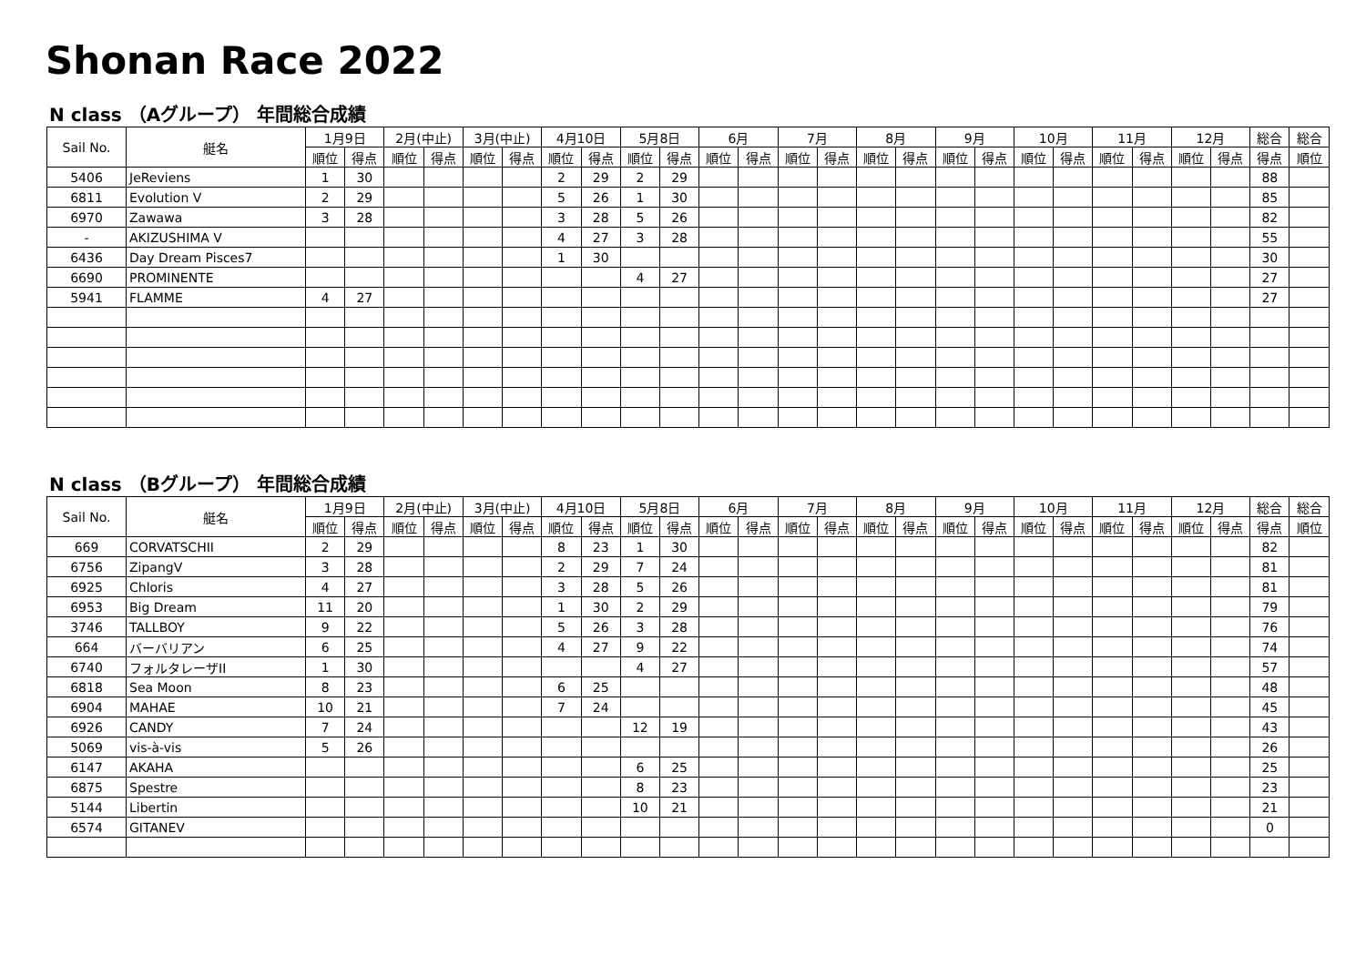Shonan Race 2022
N class （Aグループ） 年間総合成績
| Sail No. | 艇名 | 1月9日 | | 2月(中止) | | 3月(中止) | | 4月10日 | | 5月8日 | | 6月 | | 7月 | | 8月 | | 9月 | | 10月 | | 11月 | | 12月 | | 総合 | 総合 |
| --- | --- | --- | --- | --- | --- | --- | --- | --- | --- | --- | --- | --- | --- | --- | --- | --- | --- | --- | --- | --- | --- | --- | --- | --- | --- | --- | --- |
| | | 順位 | 得点 | 順位 | 得点 | 順位 | 得点 | 順位 | 得点 | 順位 | 得点 | 順位 | 得点 | 順位 | 得点 | 順位 | 得点 | 順位 | 得点 | 順位 | 得点 | 順位 | 得点 | 順位 | 得点 | 得点 | 順位 |
| 5406 | JeReviens | 1 | 30 | | | | | 2 | 29 | 2 | 29 | | | | | | | | | | | | | | | 88 | |
| 6811 | Evolution V | 2 | 29 | | | | | 5 | 26 | 1 | 30 | | | | | | | | | | | | | | | 85 | |
| 6970 | Zawawa | 3 | 28 | | | | | 3 | 28 | 5 | 26 | | | | | | | | | | | | | | | 82 | |
| - | AKIZUSHIMA V | | | | | | | 4 | 27 | 3 | 28 | | | | | | | | | | | | | | | 55 | |
| 6436 | Day Dream Pisces7 | | | | | | | 1 | 30 | | | | | | | | | | | | | | | | | 30 | |
| 6690 | PROMINENTE | | | | | | | | | 4 | 27 | | | | | | | | | | | | | | | 27 | |
| 5941 | FLAMME | 4 | 27 | | | | | | | | | | | | | | | | | | | | | | | 27 | |
N class （Bグループ） 年間総合成績
| Sail No. | 艇名 | 1月9日 | | 2月(中止) | | 3月(中止) | | 4月10日 | | 5月8日 | | 6月 | | 7月 | | 8月 | | 9月 | | 10月 | | 11月 | | 12月 | | 総合 | 総合 |
| --- | --- | --- | --- | --- | --- | --- | --- | --- | --- | --- | --- | --- | --- | --- | --- | --- | --- | --- | --- | --- | --- | --- | --- | --- | --- | --- | --- |
| | | 順位 | 得点 | 順位 | 得点 | 順位 | 得点 | 順位 | 得点 | 順位 | 得点 | 順位 | 得点 | 順位 | 得点 | 順位 | 得点 | 順位 | 得点 | 順位 | 得点 | 順位 | 得点 | 順位 | 得点 | 得点 | 順位 |
| 669 | CORVATSCHII | 2 | 29 | | | | | 8 | 23 | 1 | 30 | | | | | | | | | | | | | | | 82 | |
| 6756 | ZipangV | 3 | 28 | | | | | 2 | 29 | 7 | 24 | | | | | | | | | | | | | | | 81 | |
| 6925 | Chloris | 4 | 27 | | | | | 3 | 28 | 5 | 26 | | | | | | | | | | | | | | | 81 | |
| 6953 | Big Dream | 11 | 20 | | | | | 1 | 30 | 2 | 29 | | | | | | | | | | | | | | | 79 | |
| 3746 | TALLBOY | 9 | 22 | | | | | 5 | 26 | 3 | 28 | | | | | | | | | | | | | | | 76 | |
| 664 | バーバリアン | 6 | 25 | | | | | 4 | 27 | 9 | 22 | | | | | | | | | | | | | | | 74 | |
| 6740 | フォルタレーザII | 1 | 30 | | | | | | | 4 | 27 | | | | | | | | | | | | | | | 57 | |
| 6818 | Sea Moon | 8 | 23 | | | | | 6 | 25 | | | | | | | | | | | | | | | | | 48 | |
| 6904 | MAHAE | 10 | 21 | | | | | 7 | 24 | | | | | | | | | | | | | | | | | 45 | |
| 6926 | CANDY | 7 | 24 | | | | | | | 12 | 19 | | | | | | | | | | | | | | | 43 | |
| 5069 | vis-à-vis | 5 | 26 | | | | | | | | | | | | | | | | | | | | | | | 26 | |
| 6147 | AKAHA | | | | | | | | | 6 | 25 | | | | | | | | | | | | | | | 25 | |
| 6875 | Spestre | | | | | | | | | 8 | 23 | | | | | | | | | | | | | | | 23 | |
| 5144 | Libertin | | | | | | | | | 10 | 21 | | | | | | | | | | | | | | | 21 | |
| 6574 | GITANEV | | | | | | | | | | | | | | | | | | | | | | | | | 0 | |